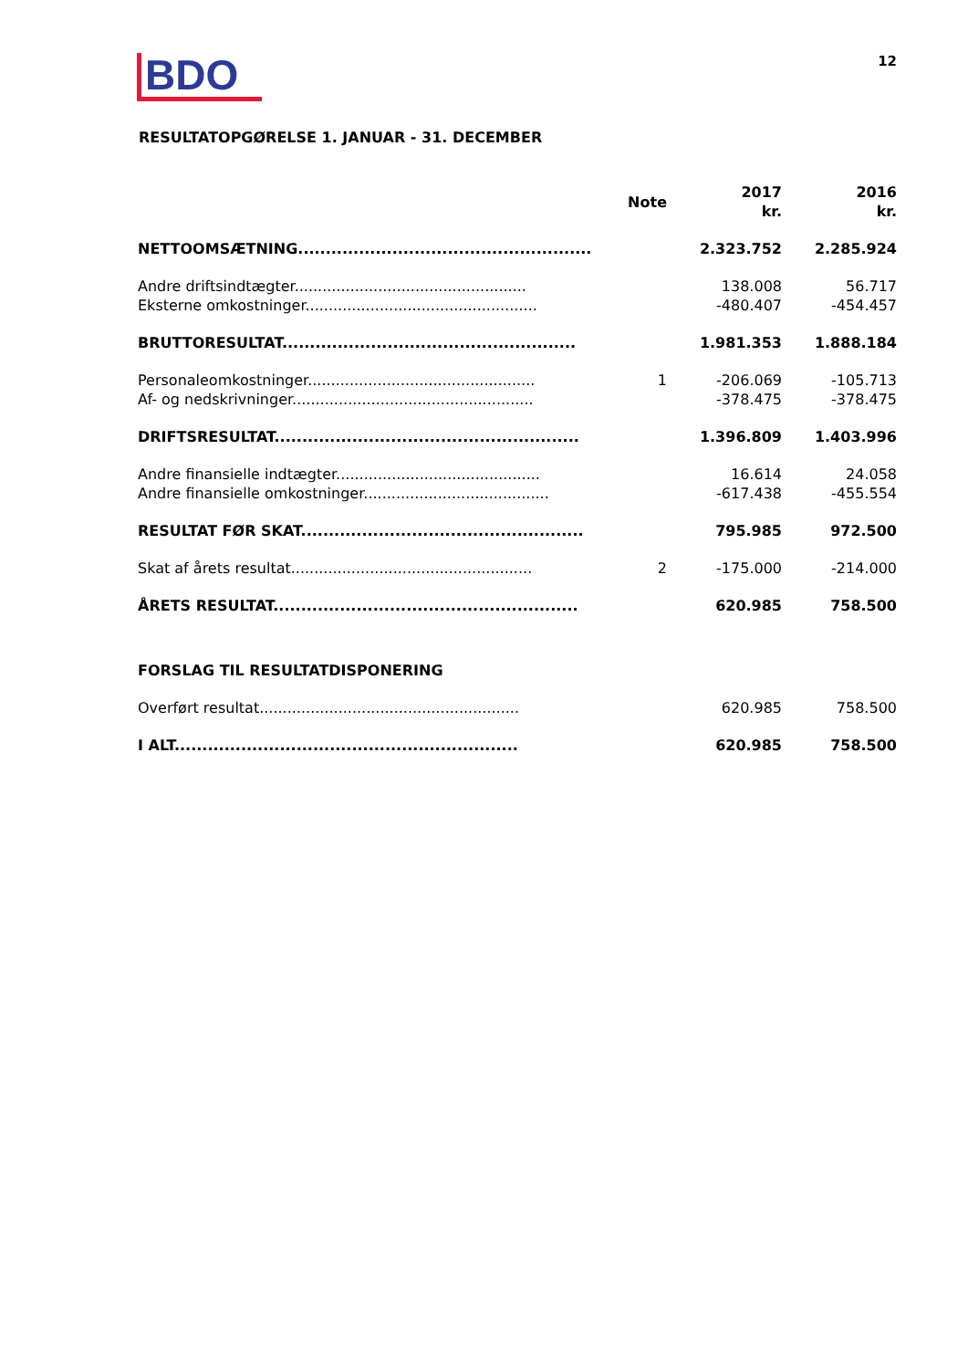BDO
12
RESULTATOPGØRELSE 1. JANUAR - 31. DECEMBER
| | Note | 2017 kr. | 2016 kr. |
| --- | --- | --- | --- |
| NETTOOMSÆTNING..................................................... | | 2.323.752 | 2.285.924 |
| Andre driftsindtægter.................................................. | | 138.008 | 56.717 |
| Eksterne omkostninger.................................................. | | -480.407 | -454.457 |
| BRUTTORESULTAT..................................................... | | 1.981.353 | 1.888.184 |
| Personaleomkostninger................................................. | 1 | -206.069 | -105.713 |
| Af- og nedskrivninger.................................................... | | -378.475 | -378.475 |
| DRIFTSRESULTAT....................................................... | | 1.396.809 | 1.403.996 |
| Andre finansielle indtægter............................................ | | 16.614 | 24.058 |
| Andre finansielle omkostninger........................................ | | -617.438 | -455.554 |
| RESULTAT FØR SKAT................................................... | | 795.985 | 972.500 |
| Skat af årets resultat.................................................... | 2 | -175.000 | -214.000 |
| ÅRETS RESULTAT....................................................... | | 620.985 | 758.500 |
| FORSLAG TIL RESULTATDISPONERING | | | |
| Overført resultat........................................................ | | 620.985 | 758.500 |
| I ALT.............................................................. | | 620.985 | 758.500 |